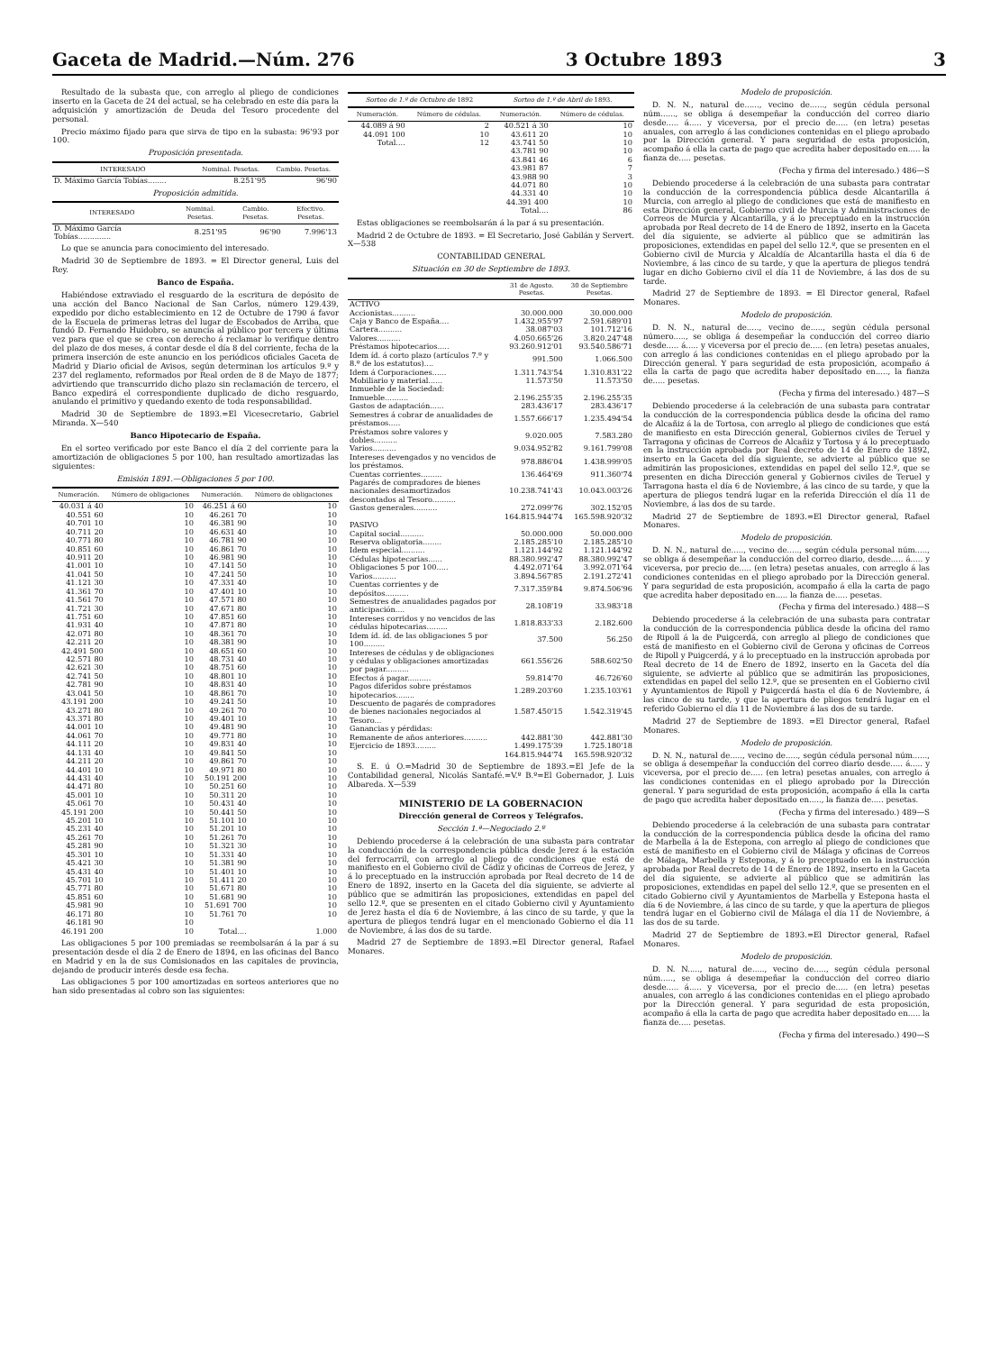Gaceta de Madrid.—Núm. 276 3 Octubre 1893 3
Resultado de la subasta que, con arreglo al pliego de condiciones inserto en la Gaceta de 24 del actual, se ha celebrado en este día para la adquisición y amortización de Deuda del Tesoro procedente del personal.
Precio máximo fijado para que sirva de tipo en la subasta: 96'93 por 100.
Proposición presentada.
| INTERESADO | Nominal. Pesetas. | Cambio. Pesetas. |
| --- | --- | --- |
| D. Máximo García Tobías........ | 8.251'95 | 96'90 |
Proposición admitida.
| INTERESADO | Nominal. Pesetas. | Cambio. Pesetas. | Efectivo. Pesetas. |
| --- | --- | --- | --- |
| D. Máximo García Tobías.............. | 8.251'95 | 96'90 | 7.996'13 |
Lo que se anuncia para conocimiento del interesado.
Madrid 30 de Septiembre de 1893. = El Director general, Luis del Rey.
Banco de España.
Habiéndose extraviado el resguardo de la escritura de depósito de una acción del Banco Nacional de San Carlos, número 129.439, expedido por dicho establecimiento en 12 de Octubre de 1790 á favor de la Escuela de primeras letras del lugar de Escobados de Arriba, que fundó D. Fernando Huidobro, se anuncia al público por tercera y última vez para que el que se crea con derecho á reclamar lo verifique dentro del plazo de dos meses, á contar desde el día 8 del corriente, fecha de la primera inserción de este anuncio en los periódicos oficiales Gaceta de Madrid y Diario oficial de Avisos, según determinan los artículos 9.º y 237 del reglamento, reformados por Real orden de 8 de Mayo de 1877; advirtiendo que transcurrido dicho plazo sin reclamación de tercero, el Banco expedirá el correspondiente duplicado de dicho resguardo, anulando el primitivo y quedando exento de toda responsabilidad.
Madrid 30 de Septiembre de 1893.=El Vicesecretario, Gabriel Miranda. X—540
Banco Hipotecario de España.
En el sorteo verificado por este Banco el día 2 del corriente para la amortización de obligaciones 5 por 100, han resultado amortizadas las siguientes:
Emisión 1891.—Obligaciones 5 por 100.
| Numeración. | Número de obligaciones | Numeración. | Número de obligaciones |
| --- | --- | --- | --- |
| 40.031 á 40 | 10 | 46.251 á 60 | 10 |
| 40.551 60 | 10 | 46.261 70 | 10 |
| 40.701 10 | 10 | 46.381 90 | 10 |
| 40.711 20 | 10 | 46.631 40 | 10 |
| 40.771 80 | 10 | 46.781 90 | 10 |
| 40.851 60 | 10 | 46.861 70 | 10 |
| 40.911 20 | 10 | 46.981 90 | 10 |
| 41.001 10 | 10 | 47.141 50 | 10 |
| 41.041 50 | 10 | 47.241 50 | 10 |
| 41.121 30 | 10 | 47.331 40 | 10 |
| 41.361 70 | 10 | 47.401 10 | 10 |
| 41.561 70 | 10 | 47.571 80 | 10 |
| 41.721 30 | 10 | 47.671 80 | 10 |
| 41.751 60 | 10 | 47.851 60 | 10 |
| 41.931 40 | 10 | 47.871 80 | 10 |
| 42.071 80 | 10 | 48.361 70 | 10 |
| 42.211 20 | 10 | 48.381 90 | 10 |
| 42.491 500 | 10 | 48.651 60 | 10 |
| 42.571 80 | 10 | 48.731 40 | 10 |
| 42.621 30 | 10 | 48.751 60 | 10 |
| 42.741 50 | 10 | 48.801 10 | 10 |
| 42.781 90 | 10 | 48.831 40 | 10 |
| 43.041 50 | 10 | 48.861 70 | 10 |
| 43.191 200 | 10 | 49.241 50 | 10 |
| 43.271 80 | 10 | 49.261 70 | 10 |
| 43.371 80 | 10 | 49.401 10 | 10 |
| 44.001 10 | 10 | 49.481 90 | 10 |
| 44.061 70 | 10 | 49.771 80 | 10 |
| 44.111 20 | 10 | 49.831 40 | 10 |
| 44.131 40 | 10 | 49.841 50 | 10 |
| 44.211 20 | 10 | 49.861 70 | 10 |
| 44.401 10 | 10 | 49.971 80 | 10 |
| 44.431 40 | 10 | 50.191 200 | 10 |
| 44.471 80 | 10 | 50.251 60 | 10 |
| 45.001 10 | 10 | 50.311 20 | 10 |
| 45.061 70 | 10 | 50.431 40 | 10 |
| 45.191 200 | 10 | 50.441 50 | 10 |
| 45.201 10 | 10 | 51.101 10 | 10 |
| 45.231 40 | 10 | 51.201 10 | 10 |
| 45.261 70 | 10 | 51.261 70 | 10 |
| 45.281 90 | 10 | 51.321 30 | 10 |
| 45.301 10 | 10 | 51.331 40 | 10 |
| 45.421 30 | 10 | 51.381 90 | 10 |
| 45.431 40 | 10 | 51.401 10 | 10 |
| 45.701 10 | 10 | 51.411 20 | 10 |
| 45.771 80 | 10 | 51.671 80 | 10 |
| 45.851 60 | 10 | 51.681 90 | 10 |
| 45.981 90 | 10 | 51.691 700 | 10 |
| 46.171 80 | 10 | 51.761 70 | 10 |
| 46.181 90 | 10 | | |
| 46.191 200 | 10 | Total.... | 1.000 |
Las obligaciones 5 por 100 premiadas se reembolsarán á la par á su presentación desde el día 2 de Enero de 1894, en las oficinas del Banco en Madrid y en la de sus Comisionados en las capitales de provincia, dejando de producir interés desde esa fecha.
Las obligaciones 5 por 100 amortizadas en sorteos anteriores que no han sido presentadas al cobro son las siguientes:
| Sorteo de 1.º de Octubre de 1892 | | Sorteo de 1.º de Abril de 1893. | |
| --- | --- | --- | --- |
| Numeración. | Número de cédulas. | Numeración. | Número de cédulas. |
| 44.089 á 90 | 2 | 40.521 á 30 | 10 |
| 44.091 100 | 10 | 43.611 20 | 10 |
| Total.... | 12 | 43.741 50 | 10 |
| | | 43.781 90 | 10 |
| | | 43.841 46 | 6 |
| | | 43.981 87 | 7 |
| | | 43.988 90 | 3 |
| | | 44.071 80 | 10 |
| | | 44.331 40 | 10 |
| | | 44.391 400 | 10 |
| | | Total.... | 86 |
Estas obligaciones se reembolsarán á la par á su presentación.
Madrid 2 de Octubre de 1893. = El Secretario, José Gabilán y Servert. X—538
CONTABILIDAD GENERAL
Situación en 30 de Septiembre de 1893.
| | 31 de Agosto. Pesetas. | 30 de Septiembre Pesetas. |
| --- | --- | --- |
| ACTIVO | | |
| Accionistas.......... | 30.000.000 | 30.000.000 |
| Caja y Banco de España.... | 1.432.955'97 | 2.591.689'01 |
| Cartera.......... | 38.087'03 | 101.712'16 |
| Valores.......... | 4.050.665'26 | 3.820.247'48 |
| Préstamos hipotecarios..... | 93.260.912'01 | 93.540.586'71 |
| Idem íd. á corto plazo (artículos 7.º y 8.º de los estatutos).... | 991.500 | 1.066.500 |
| Idem á Corporaciones...... | 1.311.743'54 | 1.310.831'22 |
| Mobiliario y material...... | 11.573'50 | 11.573'50 |
| Inmueble de la Sociedad: | | |
| Inmueble.......... | 2.196.255'35 | 2.196.255'35 |
| Gastos de adaptación...... | 283.436'17 | 283.436'17 |
| Semestres á cobrar de anualidades de préstamos..... | 1.557.666'17 | 1.235.494'54 |
| Préstamos sobre valores y dobles.......... | 9.020.005 | 7.583.280 |
| Varios.......... | 9.034.952'82 | 9.161.799'08 |
| Intereses devengados y no vencidos de los préstamos. | 978.886'04 | 1.438.999'05 |
| Cuentas corrientes......... | 136.464'69 | 911.360'74 |
| Pagarés de compradores de bienes nacionales desamortizados descontados al Tesoro.......... | 10.238.741'43 | 10.043.003'26 |
| Gastos generales.......... | 272.099'76 | 302.152'05 |
| | 164.815.944'74 | 165.598.920'32 |
| PASIVO | | |
| Capital social.......... | 50.000.000 | 50.000.000 |
| Reserva obligatoria........ | 2.185.285'10 | 2.185.285'10 |
| Idem especial.......... | 1.121.144'92 | 1.121.144'92 |
| Cédulas hipotecarias...... | 88.380.992'47 | 88.380.992'47 |
| Obligaciones 5 por 100..... | 4.492.071'64 | 3.992.071'64 |
| Varios.......... | 3.894.567'85 | 2.191.272'41 |
| Cuentas corrientes y de depósitos.......... | 7.317.359'84 | 9.874.506'96 |
| Semestres de anualidades pagados por anticipación.... | 28.108'19 | 33.983'18 |
| Intereses corridos y no vencidos de las cédulas hipotecarias......... | 1.818.833'33 | 2.182.600 |
| Idem íd. íd. de las obligaciones 5 por 100......... | 37.500 | 56.250 |
| Intereses de cédulas y de obligaciones y cédulas y obligaciones amortizadas por pagar.......... | 661.556'26 | 588.602'50 |
| Efectos á pagar.......... | 59.814'70 | 46.726'60 |
| Pagos diferidos sobre préstamos hipotecarios........ | 1.289.203'60 | 1.235.103'61 |
| Descuento de pagarés de compradores de bienes nacionales negociados al Tesoro... | 1.587.450'15 | 1.542.319'45 |
| Ganancias y pérdidas: | | |
| Remanente de años anteriores.......... | 442.881'30 | 442.881'30 |
| Ejercicio de 1893......... | 1.499.175'39 | 1.725.180'18 |
| | 164.815.944'74 | 165.598.920'32 |
S. E. ú O.=Madrid 30 de Septiembre de 1893.=El Jefe de la Contabilidad general, Nicolás Santafé.=V.º B.º=El Gobernador, J. Luis Albareda. X—539
MINISTERIO DE LA GOBERNACION
Dirección general de Correos y Telégrafos.
Sección 1.ª—Negociado 2.º
Debiendo procederse á la celebración de una subasta para contratar la conducción de la correspondencia pública desde Jerez á la estación del ferrocarril, con arreglo al pliego de condiciones que está de manifiesto en el Gobierno civil de Cádiz y oficinas de Correos de Jerez, y á lo preceptuado en la instrucción aprobada por Real decreto de 14 de Enero de 1892, inserto en la Gaceta del día siguiente, se advierte al público que se admitirán las proposiciones, extendidas en papel del sello 12.º, que se presenten en el citado Gobierno civil y Ayuntamiento de Jerez hasta el día 6 de Noviembre, á las cinco de su tarde, y que la apertura de pliegos tendrá lugar en el mencionado Gobierno el día 11 de Noviembre, á las dos de su tarde.
Madrid 27 de Septiembre de 1893.=El Director general, Rafael Monares.
Modelo de proposición.
D. N. N., natural de......, vecino de......, según cédula personal núm......, se obliga á desempeñar la conducción del correo diario desde..... á..... y viceversa, por el precio de..... (en letra) pesetas anuales, con arreglo á las condiciones contenidas en el pliego aprobado por la Dirección general. Y para seguridad de esta proposición, acompaño á ella la carta de pago que acredita haber depositado en..... la fianza de..... pesetas.
(Fecha y firma del interesado.) 486—S
Debiendo procederse á la celebración de una subasta para contratar la conducción de la correspondencia pública desde Alcantarilla á Murcia, con arreglo al pliego de condiciones que está de manifiesto en esta Dirección general, Gobierno civil de Murcia y Administraciones de Correos de Murcia y Alcantarilla, y á lo preceptuado en la instrucción aprobada por Real decreto de 14 de Enero de 1892, inserto en la Gaceta del día siguiente, se advierte al público que se admitirán las proposiciones, extendidas en papel del sello 12.º, que se presenten en el Gobierno civil de Murcia y Alcaldía de Alcantarilla hasta el día 6 de Noviembre, á las cinco de su tarde, y que la apertura de pliegos tendrá lugar en dicho Gobierno civil el día 11 de Noviembre, á las dos de su tarde.
Madrid 27 de Septiembre de 1893. = El Director general, Rafael Monares.
Modelo de proposición.
D. N. N., natural de....., vecino de....., según cédula personal número....., se obliga á desempeñar la conducción del correo diario desde..... á..... y viceversa por el precio de..... (en letra) pesetas anuales, con arreglo á las condiciones contenidas en el pliego aprobado por la Dirección general. Y para seguridad de esta proposición, acompaño á ella la carta de pago que acredita haber depositado en....., la fianza de..... pesetas.
(Fecha y firma del interesado.) 487—S
Debiendo procederse á la celebración de una subasta para contratar la conducción de la correspondencia pública desde la oficina del ramo de Alcañiz á la de Tortosa, con arreglo al pliego de condiciones que está de manifiesto en esta Dirección general, Gobiernos civiles de Teruel y Tarragona y oficinas de Correos de Alcañiz y Tortosa y á lo preceptuado en la instrucción aprobada por Real decreto de 14 de Enero de 1892, inserto en la Gaceta del día siguiente, se advierte al público que se admitirán las proposiciones, extendidas en papel del sello 12.º, que se presenten en dicha Dirección general y Gobiernos civiles de Teruel y Tarragona hasta el día 6 de Noviembre, á las cinco de su tarde, y que la apertura de pliegos tendrá lugar en la referida Dirección el día 11 de Noviembre, á las dos de su tarde.
Madrid 27 de Septiembre de 1893.=El Director general, Rafael Monares.
Modelo de proposición.
D. N. N., natural de....., vecino de....., según cédula personal núm....., se obliga á desempeñar la conducción del correo diario, desde..... á..... y viceversa, por precio de..... (en letra) pesetas anuales, con arreglo á las condiciones contenidas en el pliego aprobado por la Dirección general. Y para seguridad de esta proposición, acompaño á ella la carta de pago que acredita haber depositado en..... la fianza de..... pesetas.
(Fecha y firma del interesado.) 488—S
Debiendo procederse á la celebración de una subasta para contratar la conducción de la correspondencia pública desde la oficina del ramo de Ripoll á la de Puigcerdá, con arreglo al pliego de condiciones que está de manifiesto en el Gobierno civil de Gerona y oficinas de Correos de Ripoll y Puigcerdá, y á lo preceptuado en la instrucción aprobada por Real decreto de 14 de Enero de 1892, inserto en la Gaceta del día siguiente, se advierte al público que se admitirán las proposiciones, extendidas en papel del sello 12.º, que se presenten en el Gobierno civil y Ayuntamientos de Ripoll y Puigcerdá hasta el día 6 de Noviembre, á las cinco de su tarde, y que la apertura de pliegos tendrá lugar en el referido Gobierno el día 11 de Noviembre á las dos de su tarde.
Madrid 27 de Septiembre de 1893. =El Director general, Rafael Monares.
Modelo de proposición.
D. N. N., natural de....., vecino de....., según cédula personal núm......, se obliga á desempeñar la conducción del correo diario desde..... á..... y viceversa, por el precio de..... (en letra) pesetas anuales, con arreglo á las condiciones contenidas en el pliego aprobado por la Dirección general. Y para seguridad de esta proposición, acompaño á ella la carta de pago que acredita haber depositado en....., la fianza de..... pesetas.
(Fecha y firma del interesado.) 489—S
Debiendo procederse á la celebración de una subasta para contratar la conducción de la correspondencia pública desde la oficina del ramo de Marbella á la de Estepona, con arreglo al pliego de condiciones que está de manifiesto en el Gobierno civil de Málaga y oficinas de Correos de Málaga, Marbella y Estepona, y á lo preceptuado en la instrucción aprobada por Real decreto de 14 de Enero de 1892, inserto en la Gaceta del día siguiente, se advierte al público que se admitirán las proposiciones, extendidas en papel del sello 12.º, que se presenten en el citado Gobierno civil y Ayuntamientos de Marbella y Estepona hasta el día 6 de Noviembre, á las cinco de su tarde, y que la apertura de pliegos tendrá lugar en el Gobierno civil de Málaga el día 11 de Noviembre, á las dos de su tarde.
Madrid 27 de Septiembre de 1893.=El Director general, Rafael Monares.
Modelo de proposición.
D. N. N....., natural de....., vecino de....., según cédula personal núm....., se obliga á desempeñar la conducción del correo diario desde..... á..... y viceversa, por el precio de..... (en letra) pesetas anuales, con arreglo á las condiciones contenidas en el pliego aprobado por la Dirección general. Y para seguridad de esta proposición, acompaño á ella la carta de pago que acredita haber depositado en..... la fianza de..... pesetas.
(Fecha y firma del interesado.) 490—S